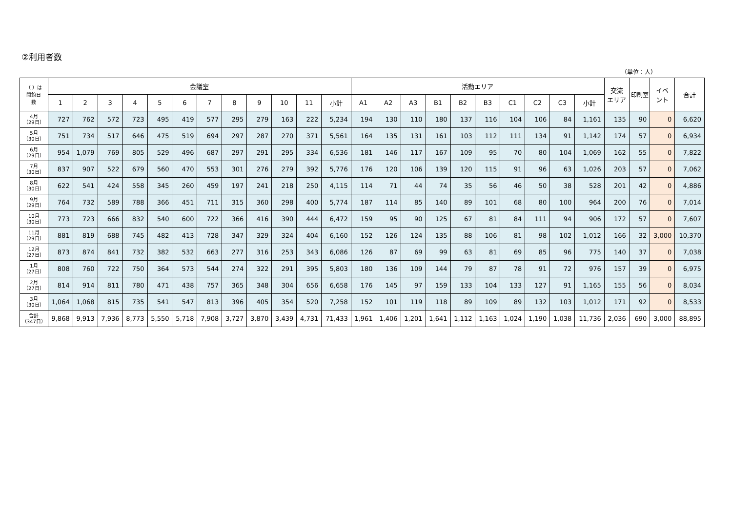②利用者数
（単位：人）
| （ ）は 開館日 数 | 会議室 | | | | | | | | | | | | 活動エリア | | | | | | | | | | 交流 エリア | 印刷室 | イベ ント | 合計 |
| --- | --- | --- | --- | --- | --- | --- | --- | --- | --- | --- | --- | --- | --- | --- | --- | --- | --- | --- | --- | --- | --- | --- | --- | --- | --- | --- |
| | 1 | 2 | 3 | 4 | 5 | 6 | 7 | 8 | 9 | 10 | 11 | 小計 | A1 | A2 | A3 | B1 | B2 | B3 | C1 | C2 | C3 | 小計 | | | | |
| 4月 （29日） | 727 | 762 | 572 | 723 | 495 | 419 | 577 | 295 | 279 | 163 | 222 | 5,234 | 194 | 130 | 110 | 180 | 137 | 116 | 104 | 106 | 84 | 1,161 | 135 | 90 | 0 | 6,620 |
| 5月 （30日） | 751 | 734 | 517 | 646 | 475 | 519 | 694 | 297 | 287 | 270 | 371 | 5,561 | 164 | 135 | 131 | 161 | 103 | 112 | 111 | 134 | 91 | 1,142 | 174 | 57 | 0 | 6,934 |
| 6月 （29日） | 954 | 1,079 | 769 | 805 | 529 | 496 | 687 | 297 | 291 | 295 | 334 | 6,536 | 181 | 146 | 117 | 167 | 109 | 95 | 70 | 80 | 104 | 1,069 | 162 | 55 | 0 | 7,822 |
| 7月 （30日） | 837 | 907 | 522 | 679 | 560 | 470 | 553 | 301 | 276 | 279 | 392 | 5,776 | 176 | 120 | 106 | 139 | 120 | 115 | 91 | 96 | 63 | 1,026 | 203 | 57 | 0 | 7,062 |
| 8月 （30日） | 622 | 541 | 424 | 558 | 345 | 260 | 459 | 197 | 241 | 218 | 250 | 4,115 | 114 | 71 | 44 | 74 | 35 | 56 | 46 | 50 | 38 | 528 | 201 | 42 | 0 | 4,886 |
| 9月 （29日） | 764 | 732 | 589 | 788 | 366 | 451 | 711 | 315 | 360 | 298 | 400 | 5,774 | 187 | 114 | 85 | 140 | 89 | 101 | 68 | 80 | 100 | 964 | 200 | 76 | 0 | 7,014 |
| 10月 （30日） | 773 | 723 | 666 | 832 | 540 | 600 | 722 | 366 | 416 | 390 | 444 | 6,472 | 159 | 95 | 90 | 125 | 67 | 81 | 84 | 111 | 94 | 906 | 172 | 57 | 0 | 7,607 |
| 11月 （29日） | 881 | 819 | 688 | 745 | 482 | 413 | 728 | 347 | 329 | 324 | 404 | 6,160 | 152 | 126 | 124 | 135 | 88 | 106 | 81 | 98 | 102 | 1,012 | 166 | 32 | 3,000 | 10,370 |
| 12月 （27日） | 873 | 874 | 841 | 732 | 382 | 532 | 663 | 277 | 316 | 253 | 343 | 6,086 | 126 | 87 | 69 | 99 | 63 | 81 | 69 | 85 | 96 | 775 | 140 | 37 | 0 | 7,038 |
| 1月 （27日） | 808 | 760 | 722 | 750 | 364 | 573 | 544 | 274 | 322 | 291 | 395 | 5,803 | 180 | 136 | 109 | 144 | 79 | 87 | 78 | 91 | 72 | 976 | 157 | 39 | 0 | 6,975 |
| 2月 （27日） | 814 | 914 | 811 | 780 | 471 | 438 | 757 | 365 | 348 | 304 | 656 | 6,658 | 176 | 145 | 97 | 159 | 133 | 104 | 133 | 127 | 91 | 1,165 | 155 | 56 | 0 | 8,034 |
| 3月 （30日） | 1,064 | 1,068 | 815 | 735 | 541 | 547 | 813 | 396 | 405 | 354 | 520 | 7,258 | 152 | 101 | 119 | 118 | 89 | 109 | 89 | 132 | 103 | 1,012 | 171 | 92 | 0 | 8,533 |
| 合計 （347日） | 9,868 | 9,913 | 7,936 | 8,773 | 5,550 | 5,718 | 7,908 | 3,727 | 3,870 | 3,439 | 4,731 | 71,433 | 1,961 | 1,406 | 1,201 | 1,641 | 1,112 | 1,163 | 1,024 | 1,190 | 1,038 | 11,736 | 2,036 | 690 | 3,000 | 88,895 |